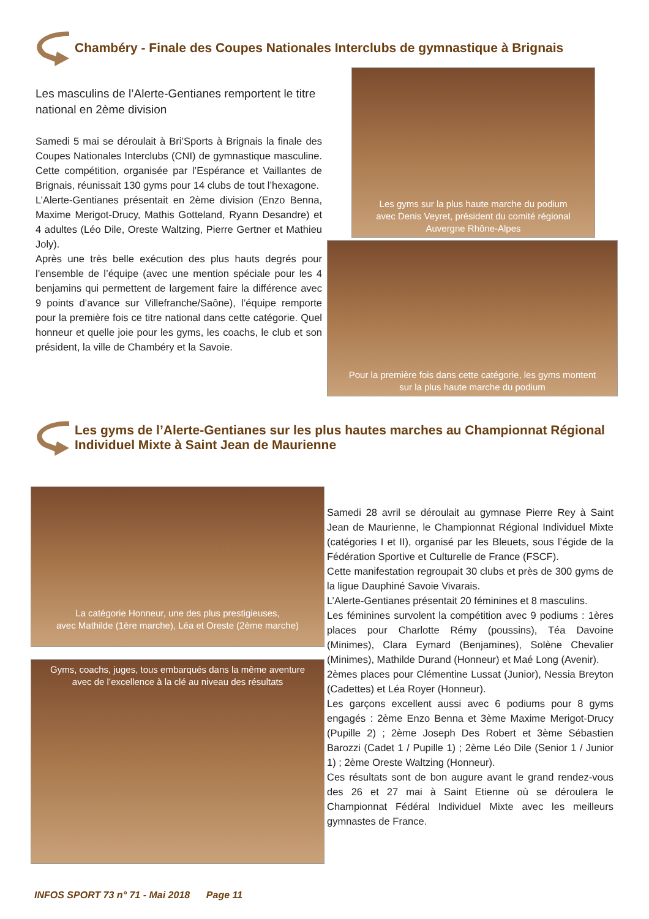Chambéry - Finale des Coupes Nationales Interclubs de gymnastique à Brignais
Les masculins de l’Alerte-Gentianes remportent le titre national en 2ème division
Samedi 5 mai se déroulait à Bri’Sports à Brignais la finale des Coupes Nationales Interclubs (CNI) de gymnastique masculine. Cette compétition, organisée par l’Espérance et Vaillantes de Brignais, réunissait 130 gyms pour 14 clubs de tout l’hexagone.
L’Alerte-Gentianes présentait en 2ème division (Enzo Benna, Maxime Merigot-Drucy, Mathis Gotteland, Ryann Desandre) et 4 adultes (Léo Dile, Oreste Waltzing, Pierre Gertner et Mathieu Joly).
Après une très belle exécution des plus hauts degrés pour l’ensemble de l’équipe (avec une mention spéciale pour les 4 benjamins qui permettent de largement faire la différence avec 9 points d’avance sur Villefranche/Saône), l’équipe remporte pour la première fois ce titre national dans cette catégorie. Quel honneur et quelle joie pour les gyms, les coachs, le club et son président, la ville de Chambéry et la Savoie.
Les gyms sur la plus haute marche du podium
avec Denis Veyret, président du comité régional
Auvergne Rhône-Alpes
Pour la première fois dans cette catégorie, les gyms montent
sur la plus haute marche du podium
Les gyms de l’Alerte-Gentianes sur les plus hautes marches au Championnat Régional Individuel Mixte à Saint Jean de Maurienne
La catégorie Honneur, une des plus prestigieuses,
avec Mathilde (1ère marche), Léa et Oreste (2ème marche)
Gyms, coachs, juges, tous embarqués dans la même aventure
avec de l’excellence à la clé au niveau des résultats
Samedi 28 avril se déroulait au gymnase Pierre Rey à Saint Jean de Maurienne, le Championnat Régional Individuel Mixte (catégories I et II), organisé par les Bleuets, sous l’égide de la Fédération Sportive et Culturelle de France (FSCF).
Cette manifestation regroupait 30 clubs et près de 300 gyms de la ligue Dauphiné Savoie Vivarais.
L’Alerte-Gentianes présentait 20 féminines et 8 masculins.
Les féminines survolent la compétition avec 9 podiums : 1ères places pour Charlotte Rémy (poussins), Téa Davoine (Minimes), Clara Eymard (Benjamines), Solène Chevalier (Minimes), Mathilde Durand (Honneur) et Maé Long (Avenir).
2èmes places pour Clémentine Lussat (Junior), Nessia Breyton (Cadettes) et Léa Royer (Honneur).
Les garçons excellent aussi avec 6 podiums pour 8 gyms engagés : 2ème Enzo Benna et 3ème Maxime Merigot-Drucy (Pupille 2) ; 2ème Joseph Des Robert et 3ème Sébastien Barozzi (Cadet 1 / Pupille 1) ; 2ème Léo Dile (Senior 1 / Junior 1) ; 2ème Oreste Waltzing (Honneur).
Ces résultats sont de bon augure avant le grand rendez-vous des 26 et 27 mai à Saint Etienne où se déroulera le Championnat Fédéral Individuel Mixte avec les meilleurs gymnastes de France.
INFOS SPORT 73 n° 71 - Mai 2018 Page 11